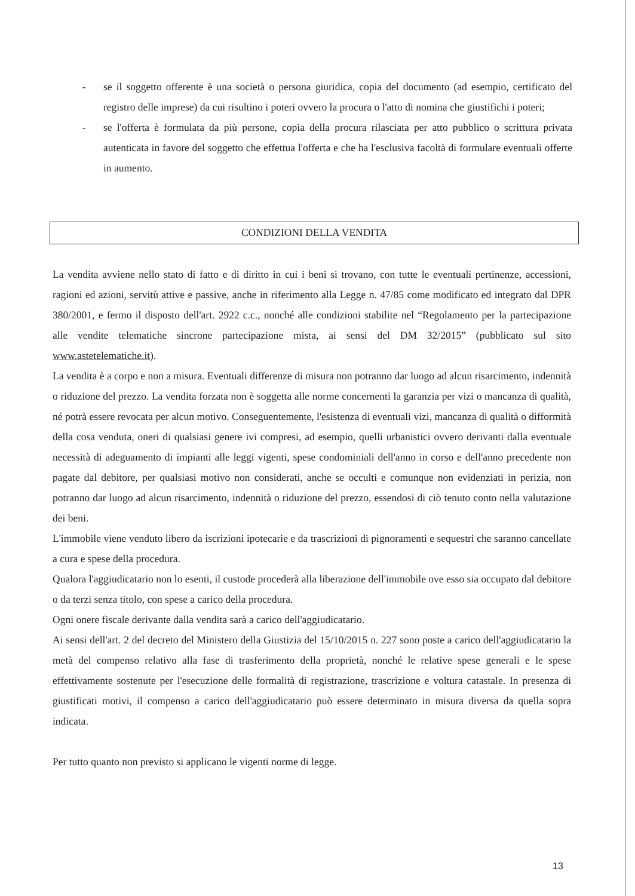- se il soggetto offerente è una società o persona giuridica, copia del documento (ad esempio, certificato del registro delle imprese) da cui risultino i poteri ovvero la procura o l'atto di nomina che giustifichi i poteri;
- se l'offerta è formulata da più persone, copia della procura rilasciata per atto pubblico o scrittura privata autenticata in favore del soggetto che effettua l'offerta e che ha l'esclusiva facoltà di formulare eventuali offerte in aumento.
CONDIZIONI DELLA VENDITA
La vendita avviene nello stato di fatto e di diritto in cui i beni si trovano, con tutte le eventuali pertinenze, accessioni, ragioni ed azioni, servitù attive e passive, anche in riferimento alla Legge n. 47/85 come modificato ed integrato dal DPR 380/2001, e fermo il disposto dell'art. 2922 c.c., nonché alle condizioni stabilite nel “Regolamento per la partecipazione alle vendite telematiche sincrone partecipazione mista, ai sensi del DM 32/2015” (pubblicato sul sito www.astetelematiche.it).
La vendita è a corpo e non a misura. Eventuali differenze di misura non potranno dar luogo ad alcun risarcimento, indennità o riduzione del prezzo. La vendita forzata non è soggetta alle norme concernenti la garanzia per vizi o mancanza di qualità, né potrà essere revocata per alcun motivo. Conseguentemente, l'esistenza di eventuali vizi, mancanza di qualità o difformità della cosa venduta, oneri di qualsiasi genere ivi compresi, ad esempio, quelli urbanistici ovvero derivanti dalla eventuale necessità di adeguamento di impianti alle leggi vigenti, spese condominiali dell'anno in corso e dell'anno precedente non pagate dal debitore, per qualsiasi motivo non considerati, anche se occulti e comunque non evidenziati in perizia, non potranno dar luogo ad alcun risarcimento, indennità o riduzione del prezzo, essendosi di ciò tenuto conto nella valutazione dei beni.
L'immobile viene venduto libero da iscrizioni ipotecarie e da trascrizioni di pignoramenti e sequestri che saranno cancellate a cura e spese della procedura.
Qualora l'aggiudicatario non lo esenti, il custode procederà alla liberazione dell'immobile ove esso sia occupato dal debitore o da terzi senza titolo, con spese a carico della procedura.
Ogni onere fiscale derivante dalla vendita sarà a carico dell'aggiudicatario.
Ai sensi dell'art. 2 del decreto del Ministero della Giustizia del 15/10/2015 n. 227 sono poste a carico dell'aggiudicatario la metà del compenso relativo alla fase di trasferimento della proprietà, nonché le relative spese generali e le spese effettivamente sostenute per l'esecuzione delle formalità di registrazione, trascrizione e voltura catastale. In presenza di giustificati motivi, il compenso a carico dell'aggiudicatario può essere determinato in misura diversa da quella sopra indicata.
Per tutto quanto non previsto si applicano le vigenti norme di legge.
13